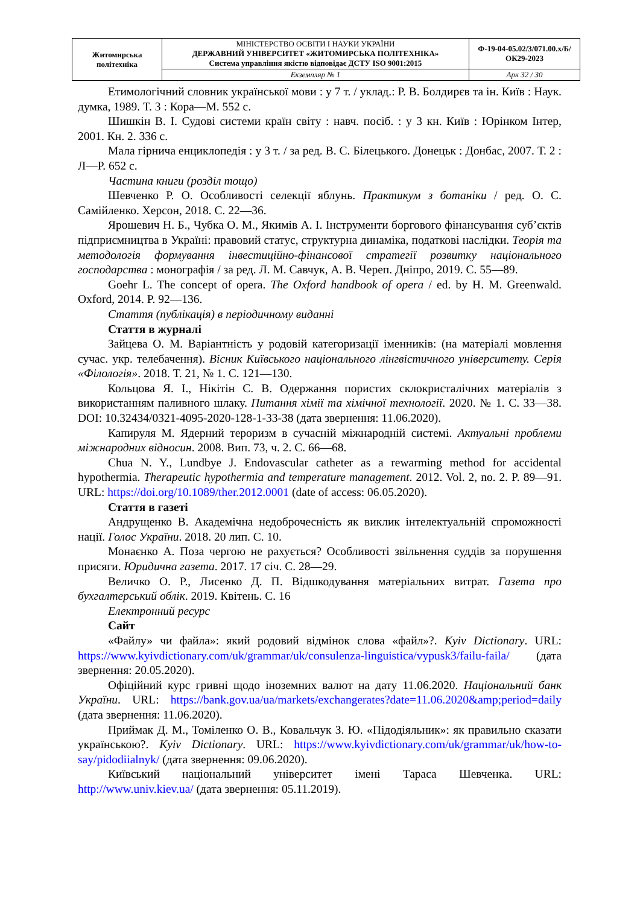| Житомирська політехніка | МІНІСТЕРСТВО ОСВІТИ І НАУКИ УКРАЇНИ ДЕРЖАВНИЙ УНІВЕРСИТЕТ «ЖИТОМИРСЬКА ПОЛІТЕХНІКА» Система управління якістю відповідає ДСТУ ISO 9001:2015 | Ф-19-04-05.02/3/071.00.х/Б/ОК29-2023 |
| | Екземпляр № 1 | Арк 32 / 30 |
Етимологічний словник української мови : у 7 т. / уклад.: Р. В. Болдирєв та ін. Київ : Наук. думка, 1989. Т. 3 : Кора—М. 552 с.
Шишкін В. І. Судові системи країн світу : навч. посіб. : у 3 кн. Київ : Юрінком Інтер, 2001. Кн. 2. 336 с.
Мала гірнича енциклопедія : у 3 т. / за ред. В. С. Білецького. Донецьк : Донбас, 2007. Т. 2 : Л—Р. 652 с.
Частина книги (розділ тощо)
Шевченко Р. О. Особливості селекції яблунь. Практикум з ботаніки / ред. О. С. Самійленко. Херсон, 2018. С. 22—36.
Ярошевич Н. Б., Чубка О. М., Якимів А. І. Інструменти боргового фінансування суб’єктів підприємництва в Україні: правовий статус, структурна динаміка, податкові наслідки. Теорія та методологія формування інвестиційно-фінансової стратегії розвитку національного господарства : монографія / за ред. Л. М. Савчук, А. В. Череп. Дніпро, 2019. С. 55—89.
Goehr L. The concept of opera. The Oxford handbook of opera / ed. by H. M. Greenwald. Oxford, 2014. P. 92—136.
Стаття (публікація) в періодичному виданні
Стаття в журналі
Зайцева О. М. Варіантність у родовій категоризації іменників: (на матеріалі мовлення сучас. укр. телебачення). Вісник Київського національного лінгвістичного університету. Серія «Філологія». 2018. Т. 21, № 1. С. 121—130.
Кольцова Я. І., Нікітін С. В. Одержання пористих склокристалічних матеріалів з використанням паливного шлаку. Питання хімії та хімічної технології. 2020. № 1. С. 33—38. DOI: 10.32434/0321-4095-2020-128-1-33-38 (дата звернення: 11.06.2020).
Капируля М. Ядерний тероризм в сучасній міжнародній системі. Актуальні проблеми міжнародних відносин. 2008. Вип. 73, ч. 2. С. 66—68.
Chua N. Y., Lundbye J. Endovascular catheter as a rewarming method for accidental hypothermia. Therapeutic hypothermia and temperature management. 2012. Vol. 2, no. 2. P. 89—91. URL: https://doi.org/10.1089/ther.2012.0001 (date of access: 06.05.2020).
Стаття в газеті
Андрущенко В. Академічна недоброчесність як виклик інтелектуальній спроможності нації. Голос України. 2018. 20 лип. С. 10.
Монаєнко А. Поза чергою не рахується? Особливості звільнення суддів за порушення присяги. Юридична газета. 2017. 17 січ. С. 28—29.
Величко О. Р., Лисенко Д. П. Відшкодування матеріальних витрат. Газета про бухгалтерський облік. 2019. Квітень. С. 16
Електронний ресурс
Сайт
«Файлу» чи файла»: який родовий відмінок слова «файл»?. Kyiv Dictionary. URL: https://www.kyivdictionary.com/uk/grammar/uk/consulenza-linguistica/vypusk3/failu-faila/ (дата звернення: 20.05.2020).
Офіційний курс гривні щодо іноземних валют на дату 11.06.2020. Національний банк України. URL: https://bank.gov.ua/ua/markets/exchangerates?date=11.06.2020&amp;period=daily (дата звернення: 11.06.2020).
Приймак Д. М., Томіленко О. В., Ковальчук З. Ю. «Підодіяльник»: як правильно сказати українською?. Kyiv Dictionary. URL: https://www.kyivdictionary.com/uk/grammar/uk/how-to-say/pidodiialnyk/ (дата звернення: 09.06.2020).
Київський національний університет імені Тараса Шевченка. URL: http://www.univ.kiev.ua/ (дата звернення: 05.11.2019).